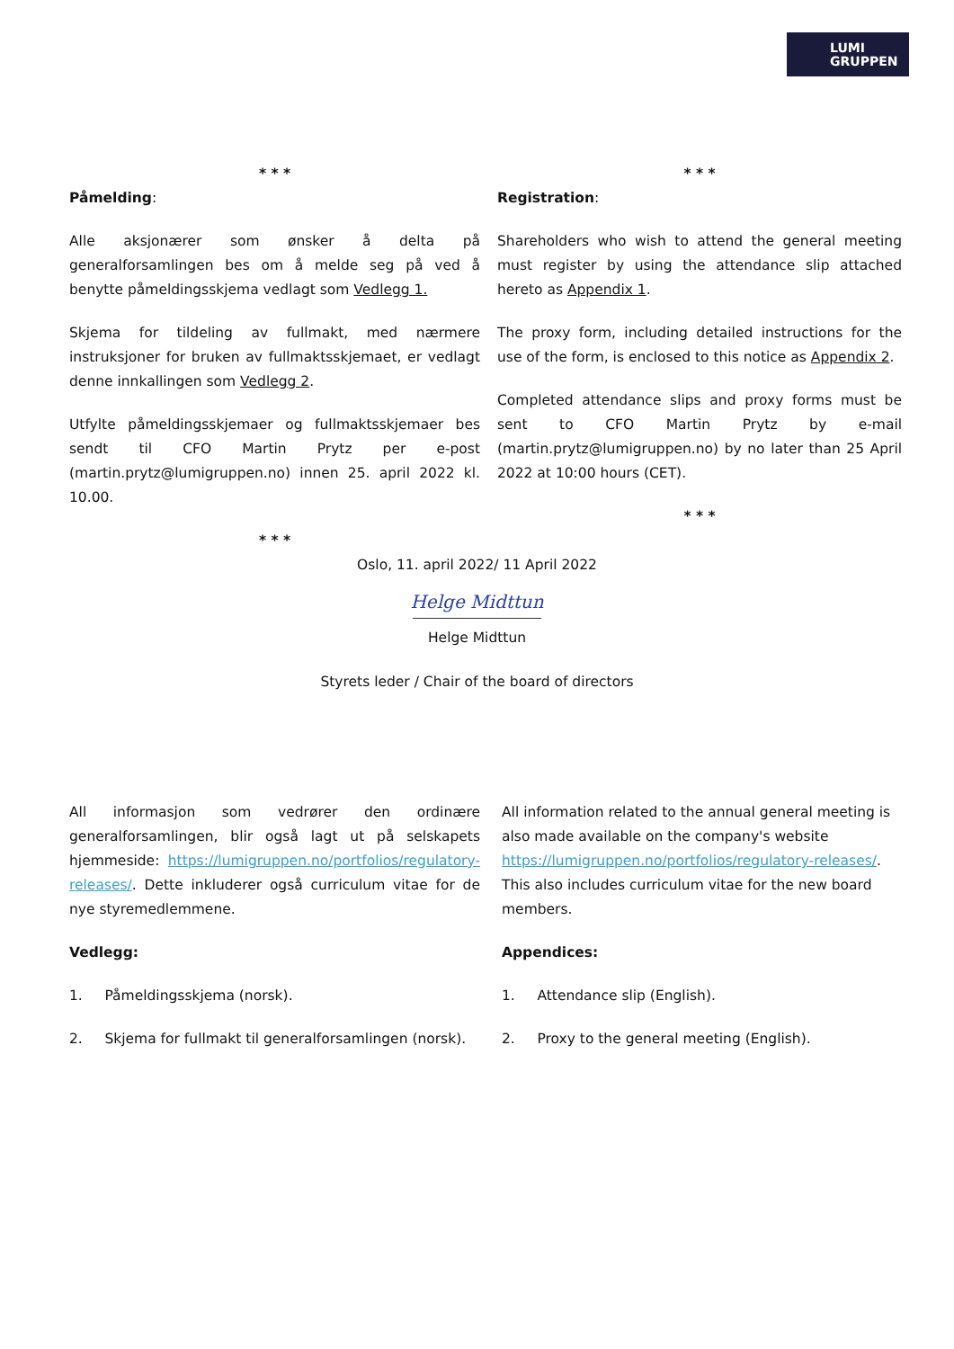LUMI
GRUPPEN
* * *
Påmelding:
Alle aksjonærer som ønsker å delta på generalforsamlingen bes om å melde seg på ved å benytte påmeldingsskjema vedlagt som Vedlegg 1.
Skjema for tildeling av fullmakt, med nærmere instruksjoner for bruken av fullmaktsskjemaet, er vedlagt denne innkallingen som Vedlegg 2.
Utfylte påmeldingsskjemaer og fullmaktsskjemaer bes sendt til CFO Martin Prytz per e-post (martin.prytz@lumigruppen.no) innen 25. april 2022 kl. 10.00.
* * *
* * *
Registration:
Shareholders who wish to attend the general meeting must register by using the attendance slip attached hereto as Appendix 1.
The proxy form, including detailed instructions for the use of the form, is enclosed to this notice as Appendix 2.
Completed attendance slips and proxy forms must be sent to CFO Martin Prytz by e-mail (martin.prytz@lumigruppen.no) by no later than 25 April 2022 at 10:00 hours (CET).
* * *
Oslo, 11. april 2022/ 11 April 2022
Helge Midttun
Helge Midttun
Styrets leder / Chair of the board of directors
All informasjon som vedrører den ordinære generalforsamlingen, blir også lagt ut på selskapets hjemmeside: https://lumigruppen.no/portfolios/regulatory-releases/. Dette inkluderer også curriculum vitae for de nye styremedlemmene.
Vedlegg:
1. Påmeldingsskjema (norsk).
2. Skjema for fullmakt til generalforsamlingen (norsk).
All information related to the annual general meeting is also made available on the company's website https://lumigruppen.no/portfolios/regulatory-releases/. This also includes curriculum vitae for the new board members.
Appendices:
1. Attendance slip (English).
2. Proxy to the general meeting (English).